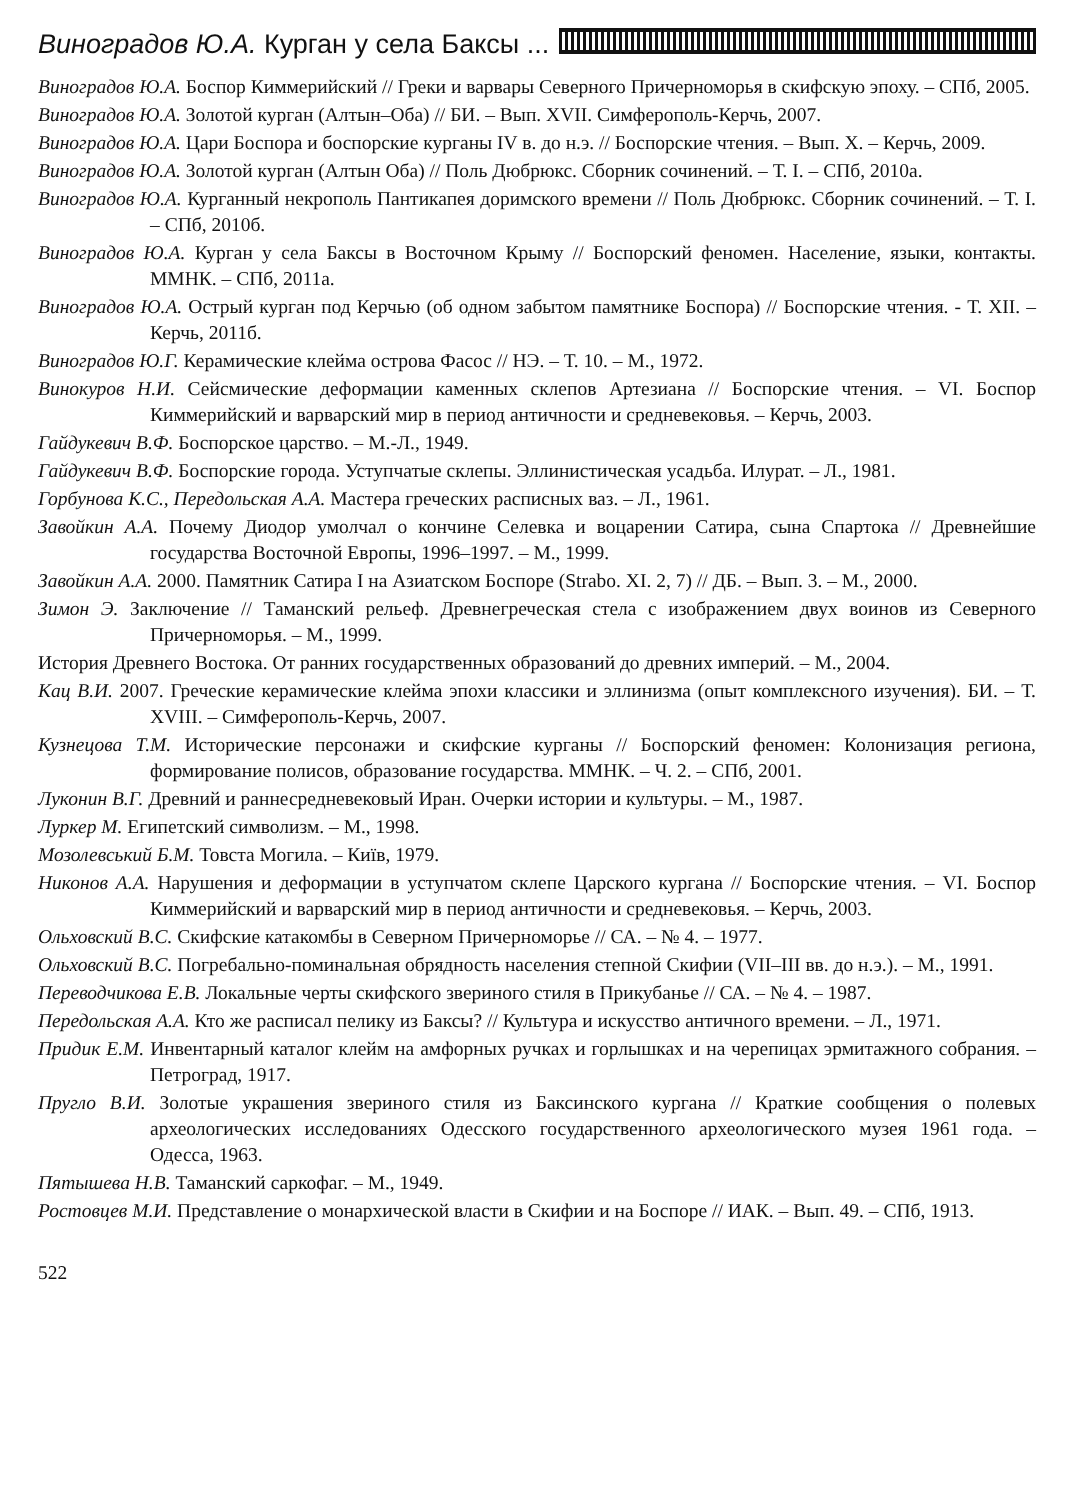Виноградов Ю.А. Курган у села Баксы ...
Виноградов Ю.А. Боспор Киммерийский // Греки и варвары Северного Причерноморья в скифскую эпоху. – СПб, 2005.
Виноградов Ю.А. Золотой курган (Алтын–Оба) // БИ. – Вып. XVII. Симферополь-Керчь, 2007.
Виноградов Ю.А. Цари Боспора и боспорские курганы IV в. до н.э. // Боспорские чтения. – Вып. Х. – Керчь, 2009.
Виноградов Ю.А. Золотой курган (Алтын Оба) // Поль Дюбрюкс. Сборник сочинений. – Т. I. – СПб, 2010а.
Виноградов Ю.А. Курганный некрополь Пантикапея доримского времени // Поль Дюбрюкс. Сборник сочинений. – Т. I. – СПб, 2010б.
Виноградов Ю.А. Курган у села Баксы в Восточном Крыму // Боспорский феномен. Население, языки, контакты. ММНК. – СПб, 2011а.
Виноградов Ю.А. Острый курган под Керчью (об одном забытом памятнике Боспора) // Боспорские чтения. - Т. XII. – Керчь, 2011б.
Виноградов Ю.Г. Керамические клейма острова Фасос // НЭ. – Т. 10. – М., 1972.
Винокуров Н.И. Сейсмические деформации каменных склепов Артезиана // Боспорские чтения. – VI. Боспор Киммерийский и варварский мир в период античности и средневековья. – Керчь, 2003.
Гайдукевич В.Ф. Боспорское царство. – М.-Л., 1949.
Гайдукевич В.Ф. Боспорские города. Уступчатые склепы. Эллинистическая усадьба. Илурат. – Л., 1981.
Горбунова К.С., Передольская А.А. Мастера греческих расписных ваз. – Л., 1961.
Завойкин А.А. Почему Диодор умолчал о кончине Селевка и воцарении Сатира, сына Спартока // Древнейшие государства Восточной Европы, 1996–1997. – М., 1999.
Завойкин А.А. 2000. Памятник Сатира I на Азиатском Боспоре (Strabo. XI. 2, 7) // ДБ. – Вып. 3. – М., 2000.
Зимон Э. Заключение // Таманский рельеф. Древнегреческая стела с изображением двух воинов из Северного Причерноморья. – М., 1999.
История Древнего Востока. От ранних государственных образований до древних империй. – М., 2004.
Кац В.И. 2007. Греческие керамические клейма эпохи классики и эллинизма (опыт комплексного изучения). БИ. – Т. XVIII. – Симферополь-Керчь, 2007.
Кузнецова Т.М. Исторические персонажи и скифские курганы // Боспорский феномен: Колонизация региона, формирование полисов, образование государства. ММНК. – Ч. 2. – СПб, 2001.
Луконин В.Г. Древний и раннесредневековый Иран. Очерки истории и культуры. – М., 1987.
Луркер М. Египетский символизм. – М., 1998.
Мозолевський Б.М. Товста Могила. – Київ, 1979.
Никонов А.А. Нарушения и деформации в уступчатом склепе Царского кургана // Боспорские чтения. – VI. Боспор Киммерийский и варварский мир в период античности и средневековья. – Керчь, 2003.
Ольховский В.С. Скифские катакомбы в Северном Причерноморье // СА. – № 4. – 1977.
Ольховский В.С. Погребально-поминальная обрядность населения степной Скифии (VII–III вв. до н.э.). – М., 1991.
Переводчикова Е.В. Локальные черты скифского звериного стиля в Прикубанье // СА. – № 4. – 1987.
Передольская А.А. Кто же расписал пелику из Баксы? // Культура и искусство античного времени. – Л., 1971.
Придик Е.М. Инвентарный каталог клейм на амфорных ручках и горлышках и на черепицах эрмитажного собрания. – Петроград, 1917.
Пругло В.И. Золотые украшения звериного стиля из Баксинского кургана // Краткие сообщения о полевых археологических исследованиях Одесского государственного археологического музея 1961 года. – Одесса, 1963.
Пятышева Н.В. Таманский саркофаг. – М., 1949.
Ростовцев М.И. Представление о монархической власти в Скифии и на Боспоре // ИАК. – Вып. 49. – СПб, 1913.
522